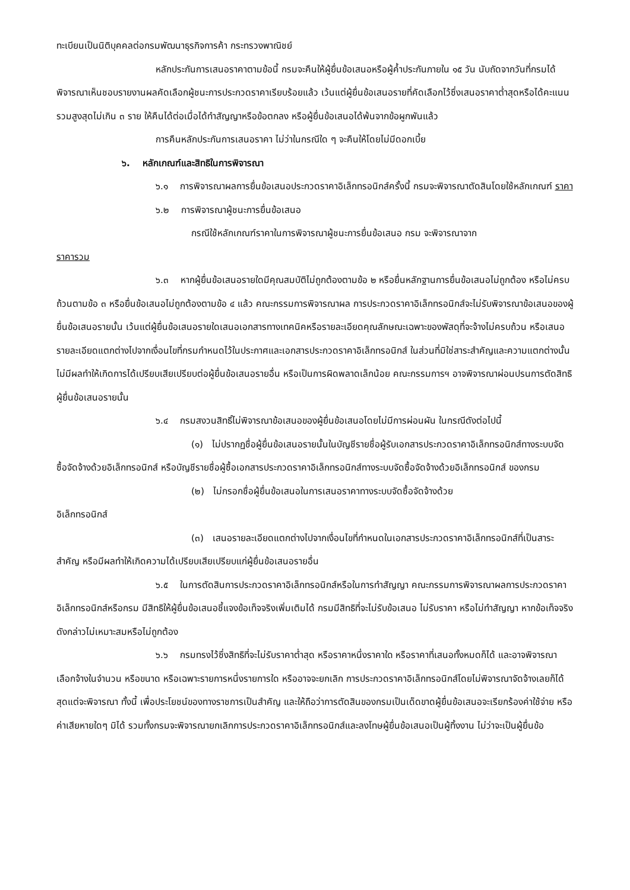ทะเบียนเป็นนิติบุคคลต่อกรมพัฒนาธุรกิจการค้า กระทรวงพาณิชย์
หลักประกันการเสนอราคาตามข้อนี้ กรมจะคืนให้ผู้ยื่นข้อเสนอหรือผู้ค้ำประกันภายใน ๑๕ วัน นับถัดจากวันที่กรมได้พิจารณาเห็นชอบรายงานผลคัดเลือกผู้ชนะการประกวดราคาเรียบร้อยแล้ว เว้นแต่ผู้ยื่นข้อเสนอรายที่คัดเลือกไว้ซึ่งเสนอราคาต่ำสุดหรือได้คะแนนรวมสูงสุดไม่เกิน ๓ ราย ให้คืนได้ต่อเมื่อได้ทำสัญญาหรือข้อตกลง หรือผู้ยื่นข้อเสนอได้พ้นจากข้อผูกพันแล้ว
การคืนหลักประกันการเสนอราคา ไม่ว่าในกรณีใด ๆ จะคืนให้โดยไม่มีดอกเบี้ย
๖. หลักเกณฑ์และสิทธิในการพิจารณา
๖.๑ การพิจารณาผลการยื่นข้อเสนอประกวดราคาอิเล็กทรอนิกส์ครั้งนี้ กรมจะพิจารณาตัดสินโดยใช้หลักเกณฑ์ ราคา
๖.๒ การพิจารณาผู้ชนะการยื่นข้อเสนอ
กรณีใช้หลักเกณฑ์ราคาในการพิจารณาผู้ชนะการยื่นข้อเสนอ กรม จะพิจารณาจาก
ราคารวม
๖.๓ หากผู้ยื่นข้อเสนอรายใดมีคุณสมบัติไม่ถูกต้องตามข้อ ๒ หรือยื่นหลักฐานการยื่นข้อเสนอไม่ถูกต้อง หรือไม่ครบถ้วนตามข้อ ๓ หรือยื่นข้อเสนอไม่ถูกต้องตามข้อ ๔ แล้ว คณะกรรมการพิจารณาผล การประกวดราคาอิเล็กทรอนิกส์จะไม่รับพิจารณาข้อเสนอของผู้ยื่นข้อเสนอรายนั้น เว้นแต่ผู้ยื่นข้อเสนอรายใดเสนอเอกสารทางเทคนิคหรือรายละเอียดคุณลักษณะเฉพาะของพัสดุที่จะจ้างไม่ครบถ้วน หรือเสนอรายละเอียดแตกต่างไปจากเงื่อนไขที่กรมกำหนดไว้ในประกาศและเอกสารประกวดราคาอิเล็กทรอนิกส์ ในส่วนที่มิใช่สาระสำคัญและความแตกต่างนั้น ไม่มีผลทำให้เกิดการได้เปรียบเสียเปรียบต่อผู้ยื่นข้อเสนอรายอื่น หรือเป็นการผิดพลาดเล็กน้อย คณะกรรมการฯ อาจพิจารณาผ่อนปรนการตัดสิทธิผู้ยื่นข้อเสนอรายนั้น
๖.๔ กรมสงวนสิทธิ์ไม่พิจารณาข้อเสนอของผู้ยื่นข้อเสนอโดยไม่มีการผ่อนผัน ในกรณีดังต่อไปนี้
(๑) ไม่ปรากฏชื่อผู้ยื่นข้อเสนอรายนั้นในบัญชีรายชื่อผู้รับเอกสารประกวดราคาอิเล็กทรอนิกส์ทางระบบจัดซื้อจัดจ้างด้วยอิเล็กทรอนิกส์ หรือบัญชีรายชื่อผู้ซื้อเอกสารประกวดราคาอิเล็กทรอนิกส์ทางระบบจัดซื้อจัดจ้างด้วยอิเล็กทรอนิกส์ ของกรม
(๒) ไม่กรอกชื่อผู้ยื่นข้อเสนอในการเสนอราคาทางระบบจัดซื้อจัดจ้างด้วย
อิเล็กทรอนิกส์
(๓) เสนอรายละเอียดแตกต่างไปจากเงื่อนไขที่กำหนดในเอกสารประกวดราคาอิเล็กทรอนิกส์ที่เป็นสาระสำคัญ หรือมีผลทำให้เกิดความได้เปรียบเสียเปรียบแก่ผู้ยื่นข้อเสนอรายอื่น
๖.๕ ในการตัดสินการประกวดราคาอิเล็กทรอนิกส์หรือในการทำสัญญา คณะกรรมการพิจารณาผลการประกวดราคาอิเล็กทรอนิกส์หรือกรม มีสิทธิให้ผู้ยื่นข้อเสนอชี้แจงข้อเท็จจริงเพิ่มเติมได้ กรมมีสิทธิที่จะไม่รับข้อเสนอ ไม่รับราคา หรือไม่ทำสัญญา หากข้อเท็จจริงดังกล่าวไม่เหมาะสมหรือไม่ถูกต้อง
๖.๖ กรมทรงไว้ซึ่งสิทธิที่จะไม่รับราคาต่ำสุด หรือราคาหนึ่งราคาใด หรือราคาที่เสนอทั้งหมดก็ได้ และอาจพิจารณาเลือกจ้างในจำนวน หรือขนาด หรือเฉพาะรายการหนึ่งรายการใด หรืออาจจะยกเลิก การประกวดราคาอิเล็กทรอนิกส์โดยไม่พิจารณาจัดจ้างเลยก็ได้ สุดแต่จะพิจารณา ทั้งนี้ เพื่อประโยชน์ของทางราชการเป็นสำคัญ และให้ถือว่าการตัดสินของกรมเป็นเด็ดขาดผู้ยื่นข้อเสนอจะเรียกร้องค่าใช้จ่าย หรือค่าเสียหายใดๆ มิได้ รวมทั้งกรมจะพิจารณายกเลิกการประกวดราคาอิเล็กทรอนิกส์และลงโทษผู้ยื่นข้อเสนอเป็นผู้ทิ้งงาน ไม่ว่าจะเป็นผู้ยื่นข้อ